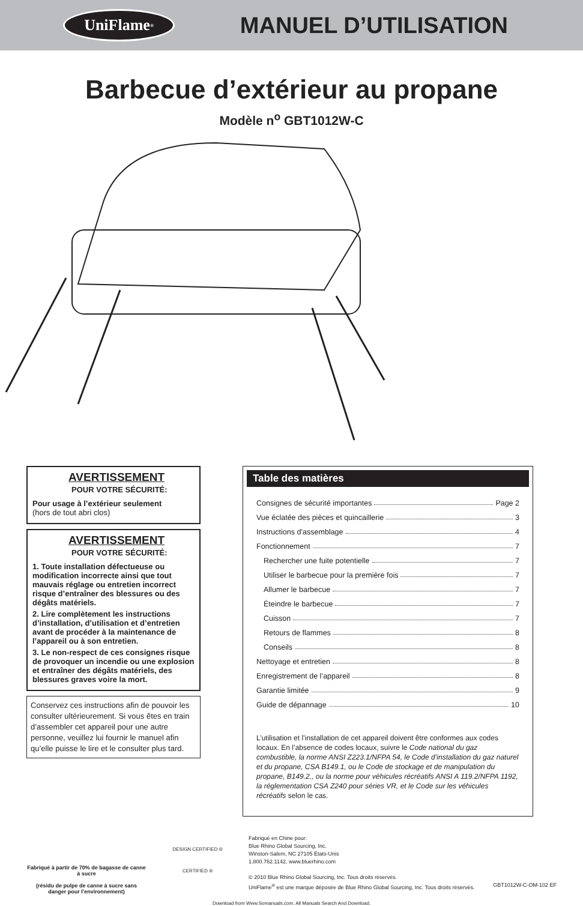UniFlame<sup>®</sup>
MANUEL D’UTILISATION
Barbecue d’extérieur au propane
Modèle n<sup>o</sup> GBT1012W-C
AVERTISSEMENT
POUR VOTRE SÉCURITÉ:
Pour usage à l’extérieur seulement
(hors de tout abri clos)
AVERTISSEMENT
POUR VOTRE SÉCURITÉ:
1. Toute installation défectueuse ou modification incorrecte ainsi que tout mauvais réglage ou entretien incorrect risque d’entraîner des blessures ou des dégâts matériels.
2. Lire complètement les instructions d’installation, d’utilisation et d’entretien avant de procéder à la maintenance de l’appareil ou à son entretien.
3. Le non-respect de ces consignes risque de provoquer un incendie ou une explosion et entraîner des dégâts matériels, des blessures graves voire la mort.
Conservez ces instructions afin de pouvoir les consulter ultérieurement. Si vous êtes en train d’assembler cet appareil pour une autre personne, veuillez lui fournir le manuel afin qu’elle puisse le lire et le consulter plus tard.
Table des matières
Consignes de sécurité importantes Page 2
Vue éclatée des pièces et quincaillerie 3
Instructions d’assemblage 4
Fonctionnement 7
Rechercher une fuite potentielle 7
Utiliser le barbecue pour la première fois 7
Allumer le barbecue 7
Éteindre le barbecue 7
Cuisson 7
Retours de flammes 8
Conseils 8
Nettoyage et entretien 8
Enregistrement de l’appareil 8
Garantie limitée 9
Guide de dépannage 10
L’utilisation et l’installation de cet appareil doivent être conformes aux codes locaux. En l’absence de codes locaux, suivre le Code national du gaz combustible, la norme ANSI Z223.1/NFPA 54, le Code d’installation du gaz naturel et du propane, CSA B149.1, ou le Code de stockage et de manipulation du propane, B149.2., ou la norme pour véhicules récréatifs ANSI A 119.2/NFPA 1192, la réglementation CSA Z240 pour séries VR, et le Code sur les véhicules récréatifs selon le cas.
Fabriqué à partir de 70% de bagasse de canne à sucre
(résidu de pulpe de canne à sucre sans danger pour l’environnement)
DESIGN CERTIFIED ®
CERTIFIED ®
Fabriqué en Chine pour:
Blue Rhino Global Sourcing, Inc.
Winston-Salem, NC 27105 États-Unis
1.800.762.1142, www.bluerhino.com
© 2010 Blue Rhino Global Sourcing, Inc. Tous droits réservés.
UniFlame<sup>®</sup> est une marque déposée de Blue Rhino Global Sourcing, Inc. Tous droits réservés. GBT1012W-C-OM-102 EF
Download from Www.Somanuals.com. All Manuals Search And Download.